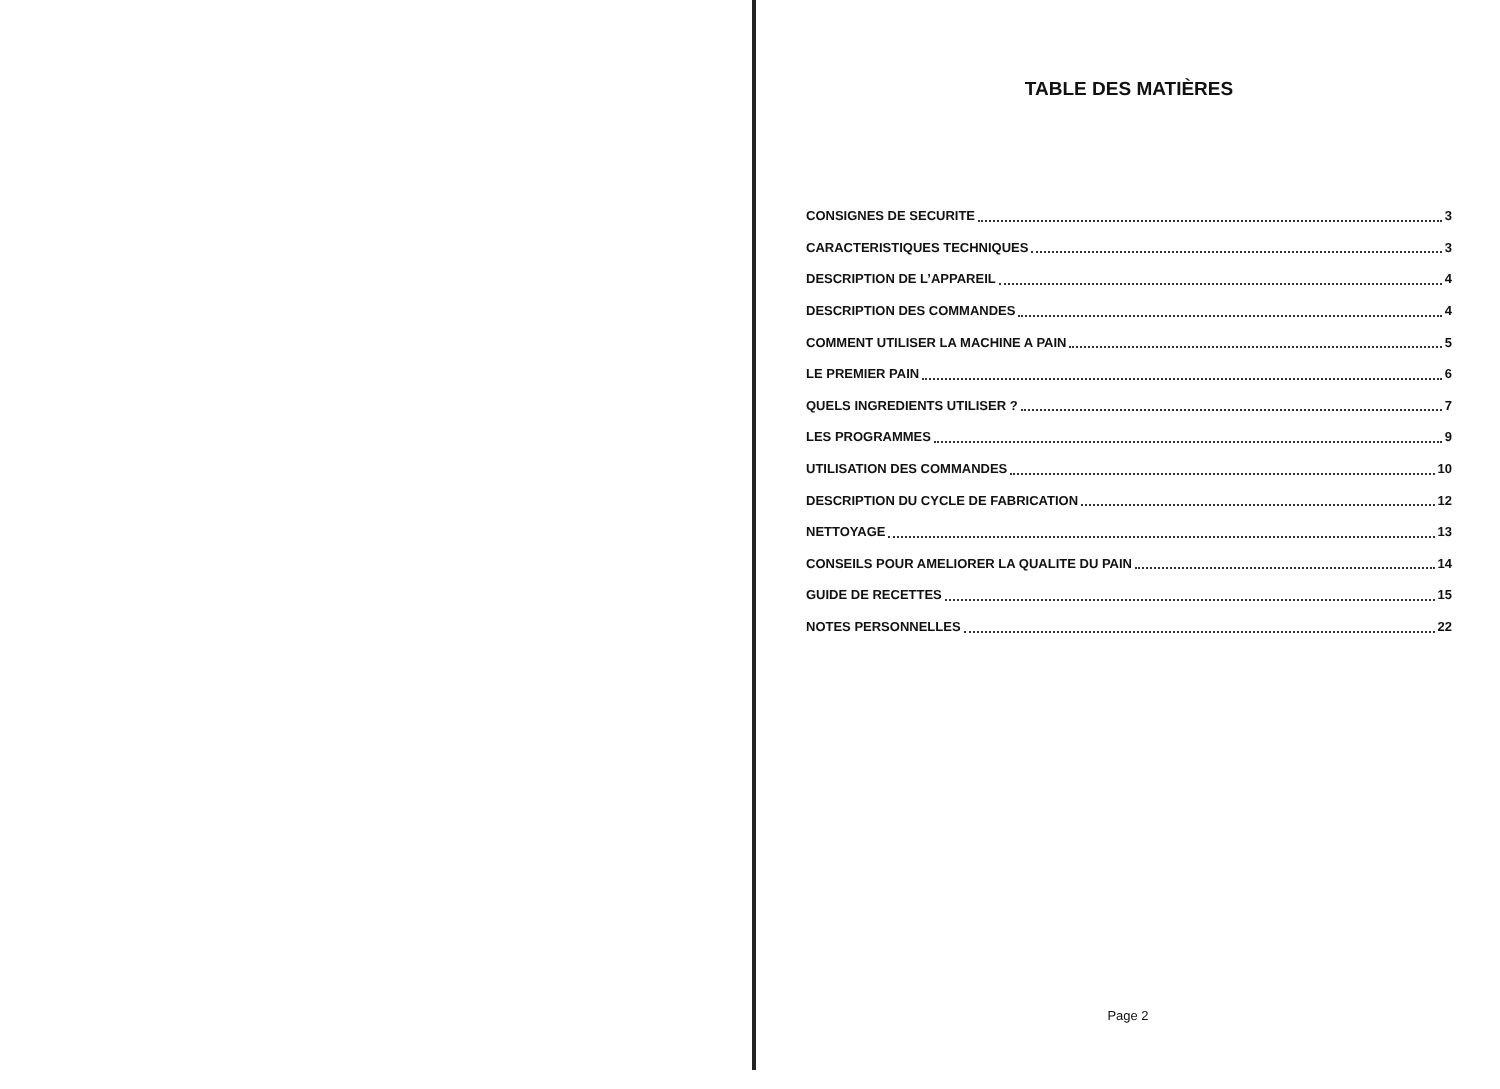TABLE DES MATIÈRES
CONSIGNES DE SECURITE 3
CARACTERISTIQUES TECHNIQUES 3
DESCRIPTION DE L’APPAREIL 4
DESCRIPTION DES COMMANDES 4
COMMENT UTILISER LA MACHINE A PAIN 5
LE PREMIER PAIN 6
QUELS INGREDIENTS UTILISER ? 7
LES PROGRAMMES 9
UTILISATION DES COMMANDES 10
DESCRIPTION DU CYCLE DE FABRICATION 12
NETTOYAGE 13
CONSEILS POUR AMELIORER LA QUALITE DU PAIN 14
GUIDE DE RECETTES 15
NOTES PERSONNELLES 22
Page 2